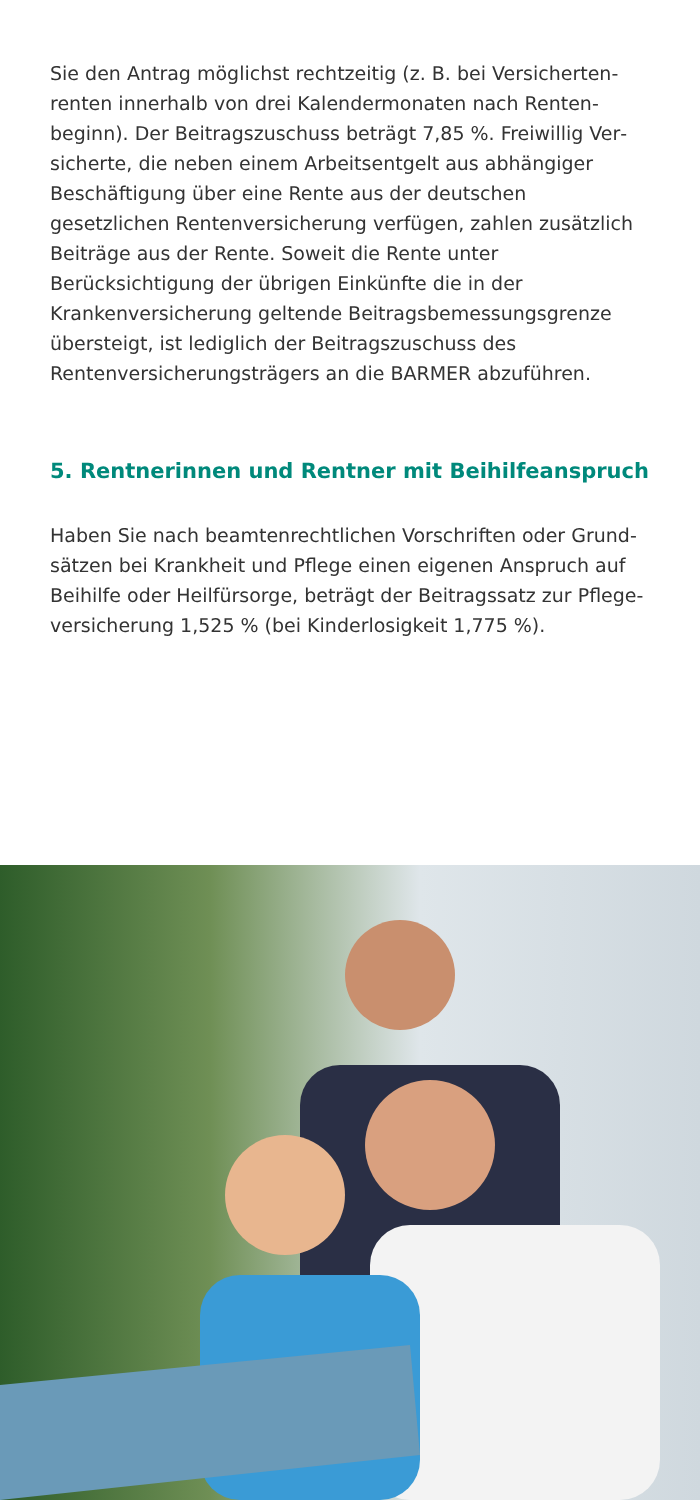Sie den Antrag möglichst rechtzeitig (z. B. bei Versicherten­renten innerhalb von drei Kalendermonaten nach Renten­beginn). Der Beitragszuschuss beträgt 7,85 %. Freiwillig Ver­sicherte, die neben einem Arbeitsentgelt aus abhängiger Beschäftigung über eine Rente aus der deutschen gesetzlichen Rentenversicherung verfügen, zahlen zusätzlich Beiträge aus der Rente. Soweit die Rente unter Berücksichtigung der übrigen Einkünfte die in der Krankenversicherung geltende Beitrags­bemessungsgrenze übersteigt, ist lediglich der Beitrags­zuschuss des Rentenversicherungsträgers an die BARMER abzuführen.
5. Rentnerinnen und Rentner mit Beihilfeanspruch
Haben Sie nach beamtenrechtlichen Vorschriften oder Grund­sätzen bei Krankheit und Pflege einen eigenen Anspruch auf Beihilfe oder Heilfürsorge, beträgt der Beitragssatz zur Pflege­versicherung 1,525 % (bei Kinderlosigkeit 1,775 %).